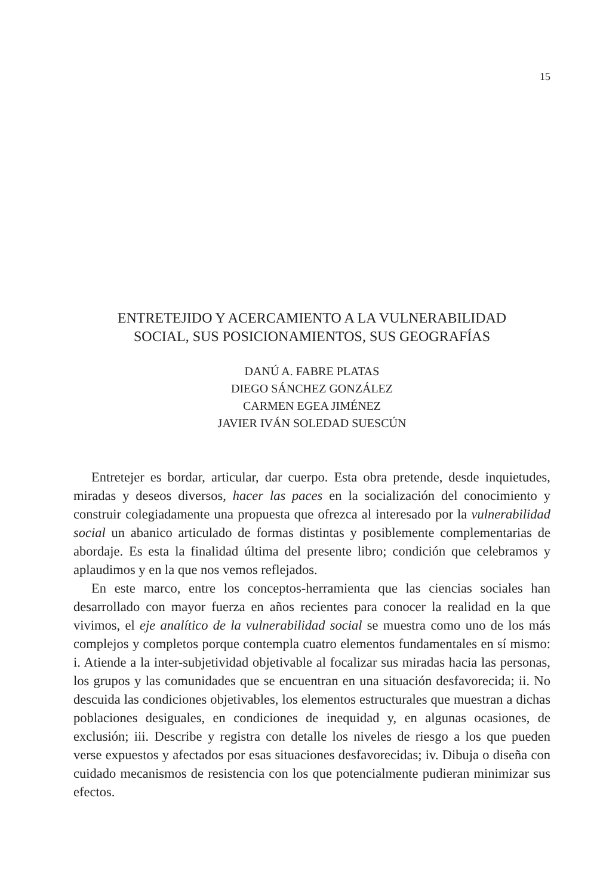15
ENTRETEJIDO Y ACERCAMIENTO A LA VULNERABILIDAD
SOCIAL, SUS POSICIONAMIENTOS, SUS GEOGRAFÍAS
DANÚ A. FABRE PLATAS
DIEGO SÁNCHEZ GONZÁLEZ
CARMEN EGEA JIMÉNEZ
JAVIER IVÁN SOLEDAD SUESCÚN
Entretejer es bordar, articular, dar cuerpo. Esta obra pretende, desde inquietudes, miradas y deseos diversos, hacer las paces en la sociali­zación del conocimiento y construir colegiadamente una propuesta que ofrezca al interesado por la vulnerabilidad social un abanico articulado de formas distintas y posiblemente complementarias de abordaje. Es esta la finalidad última del presente libro; condición que celebramos y aplaudimos y en la que nos vemos reflejados.
En este marco, entre los conceptos-herramienta que las ciencias sociales han desarrollado con mayor fuerza en años recientes para conocer la realidad en la que vivimos, el eje analítico de la vulnerabilidad social se muestra como uno de los más complejos y completos porque contempla cuatro elementos fundamentales en sí mismo: i. Atiende a la inter-subjetividad objetivable al focalizar sus miradas hacia las personas, los grupos y las comunidades que se encuentran en una situación desfavorecida; ii. No descuida las condiciones objetivables, los elementos estructurales que muestran a dichas poblaciones desiguales, en condiciones de inequidad y, en algunas ocasiones, de exclusión; iii. Describe y registra con detalle los niveles de riesgo a los que pueden verse expuestos y afectados por esas situaciones desfavorecidas; iv. Dibuja o diseña con cuidado mecanismos de resistencia con los que potencialmente pudieran minimizar sus efectos.